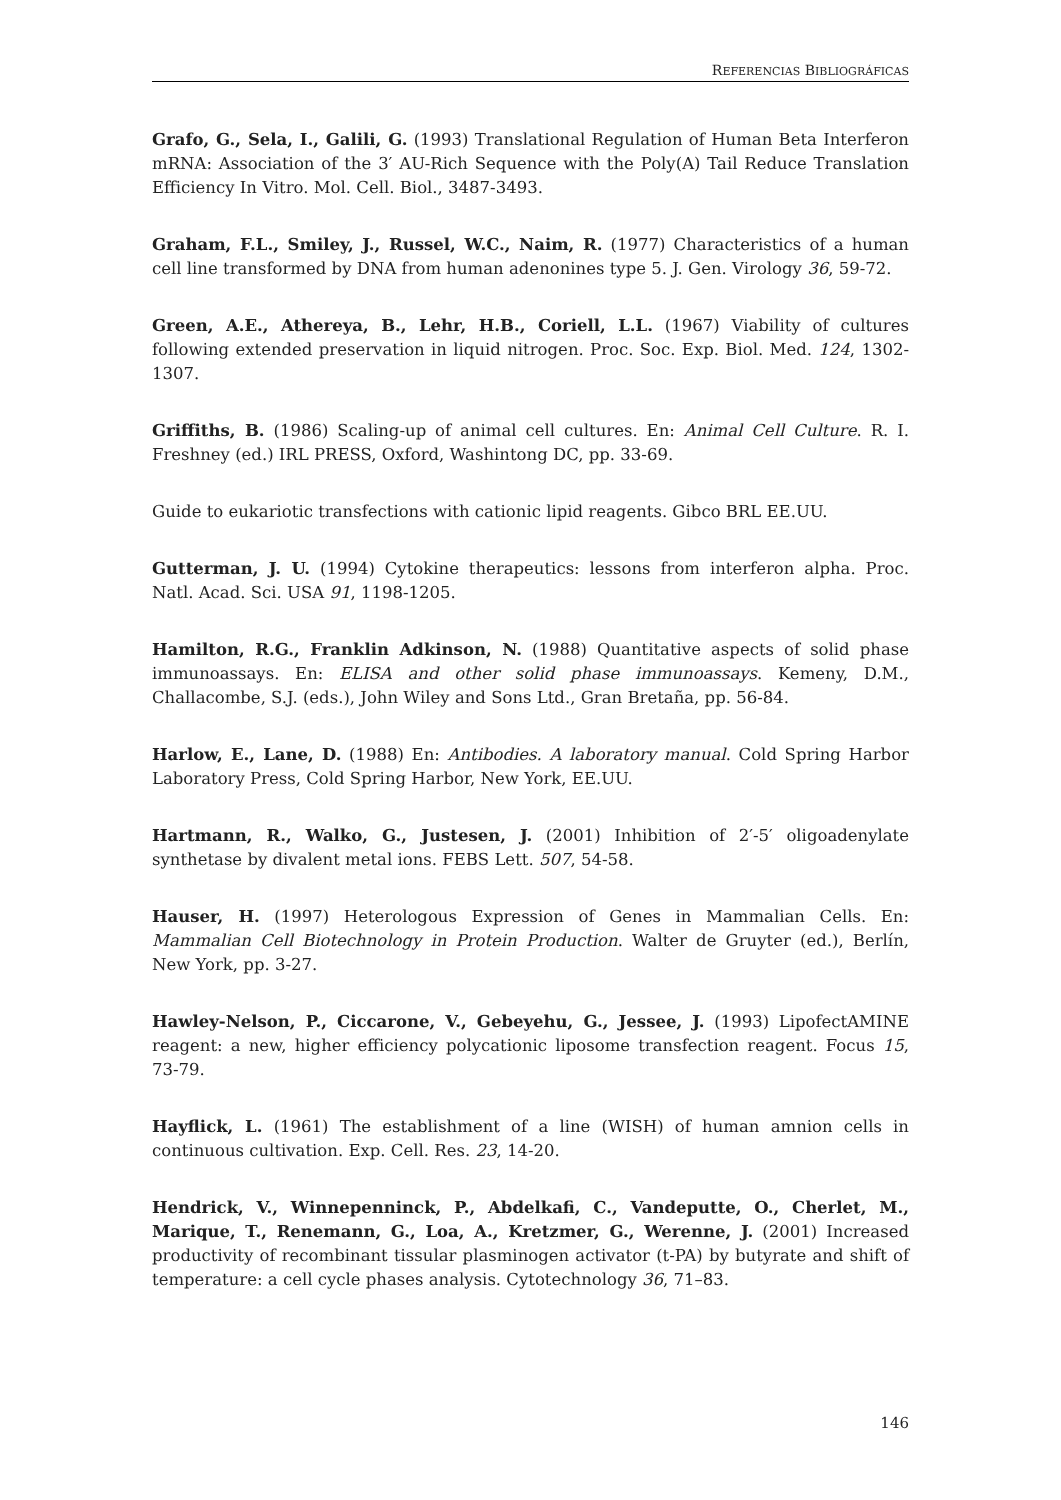REFERENCIAS BIBLIOGRÁFICAS
Grafo, G., Sela, I., Galili, G. (1993) Translational Regulation of Human Beta Interferon mRNA: Association of the 3′ AU-Rich Sequence with the Poly(A) Tail Reduce Translation Efficiency In Vitro. Mol. Cell. Biol., 3487-3493.
Graham, F.L., Smiley, J., Russel, W.C., Naim, R. (1977) Characteristics of a human cell line transformed by DNA from human adenonines type 5. J. Gen. Virology 36, 59-72.
Green, A.E., Athereya, B., Lehr, H.B., Coriell, L.L. (1967) Viability of cultures following extended preservation in liquid nitrogen. Proc. Soc. Exp. Biol. Med. 124, 1302-1307.
Griffiths, B. (1986) Scaling-up of animal cell cultures. En: Animal Cell Culture. R. I. Freshney (ed.) IRL PRESS, Oxford, Washintong DC, pp. 33-69.
Guide to eukariotic transfections with cationic lipid reagents. Gibco BRL EE.UU.
Gutterman, J. U. (1994) Cytokine therapeutics: lessons from interferon alpha. Proc. Natl. Acad. Sci. USA 91, 1198-1205.
Hamilton, R.G., Franklin Adkinson, N. (1988) Quantitative aspects of solid phase immunoassays. En: ELISA and other solid phase immunoassays. Kemeny, D.M., Challacombe, S.J. (eds.), John Wiley and Sons Ltd., Gran Bretaña, pp. 56-84.
Harlow, E., Lane, D. (1988) En: Antibodies. A laboratory manual. Cold Spring Harbor Laboratory Press, Cold Spring Harbor, New York, EE.UU.
Hartmann, R., Walko, G., Justesen, J. (2001) Inhibition of 2′-5′ oligoadenylate synthetase by divalent metal ions. FEBS Lett. 507, 54-58.
Hauser, H. (1997) Heterologous Expression of Genes in Mammalian Cells. En: Mammalian Cell Biotechnology in Protein Production. Walter de Gruyter (ed.), Berlín, New York, pp. 3-27.
Hawley-Nelson, P., Ciccarone, V., Gebeyehu, G., Jessee, J. (1993) LipofectAMINE reagent: a new, higher efficiency polycationic liposome transfection reagent. Focus 15, 73-79.
Hayflick, L. (1961) The establishment of a line (WISH) of human amnion cells in continuous cultivation. Exp. Cell. Res. 23, 14-20.
Hendrick, V., Winnepenninck, P., Abdelkafi, C., Vandeputte, O., Cherlet, M., Marique, T., Renemann, G., Loa, A., Kretzmer, G., Werenne, J. (2001) Increased productivity of recombinant tissular plasminogen activator (t-PA) by butyrate and shift of temperature: a cell cycle phases analysis. Cytotechnology 36, 71–83.
146